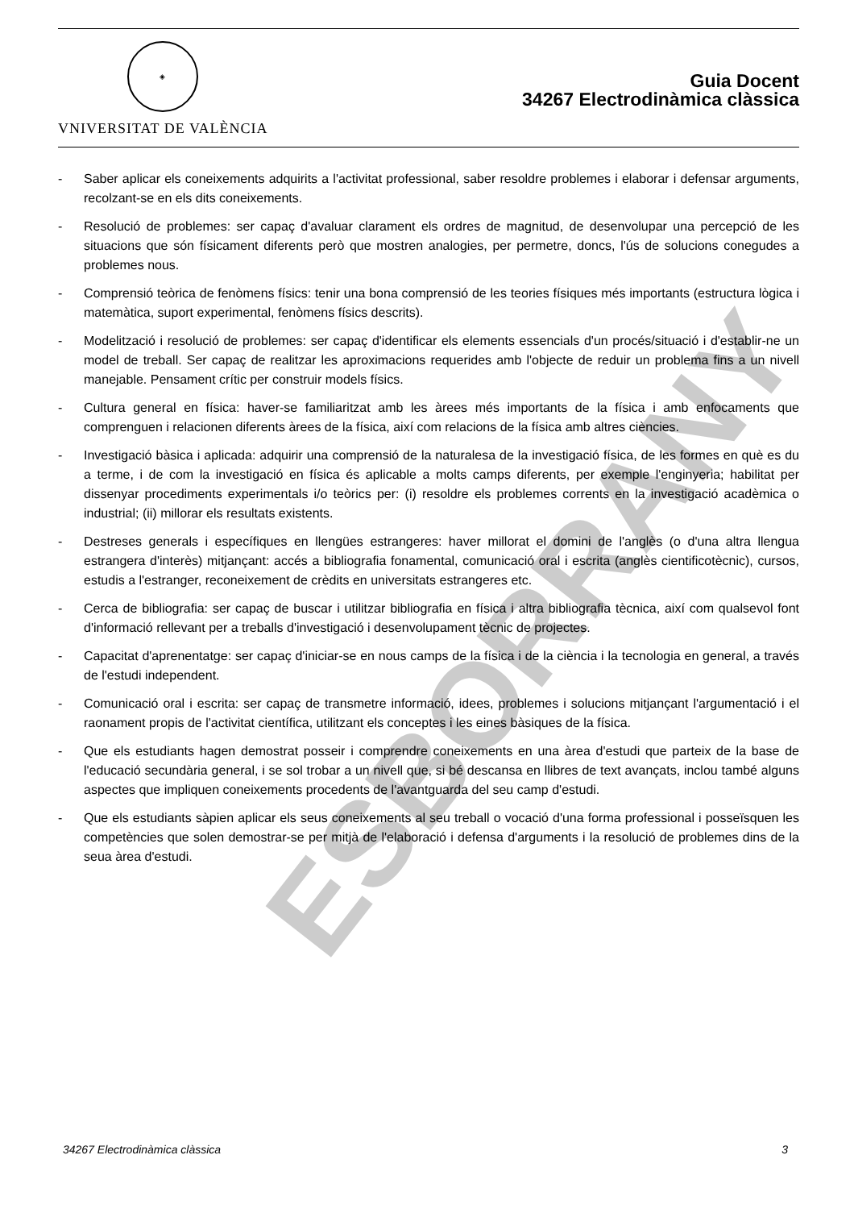◈
VNIVERSITAT DE VALÈNCIA
Guia Docent
34267 Electrodinàmica clàssica
- Saber aplicar els coneixements adquirits a l'activitat professional, saber resoldre problemes i elaborar i defensar arguments, recolzant-se en els dits coneixements.
- Resolució de problemes: ser capaç d'avaluar clarament els ordres de magnitud, de desenvolupar una percepció de les situacions que són físicament diferents però que mostren analogies, per permetre, doncs, l'ús de solucions conegudes a problemes nous.
- Comprensió teòrica de fenòmens físics: tenir una bona comprensió de les teories físiques més importants (estructura lògica i matemàtica, suport experimental, fenòmens físics descrits).
- Modelització i resolució de problemes: ser capaç d'identificar els elements essencials d'un procés/situació i d'establir-ne un model de treball. Ser capaç de realitzar les aproximacions requerides amb l'objecte de reduir un problema fins a un nivell manejable. Pensament crític per construir models físics.
- Cultura general en física: haver-se familiaritzat amb les àrees més importants de la física i amb enfocaments que comprenguen i relacionen diferents àrees de la física, així com relacions de la física amb altres ciències.
- Investigació bàsica i aplicada: adquirir una comprensió de la naturalesa de la investigació física, de les formes en què es du a terme, i de com la investigació en física és aplicable a molts camps diferents, per exemple l'enginyeria; habilitat per dissenyar procediments experimentals i/o teòrics per: (i) resoldre els problemes corrents en la investigació acadèmica o industrial; (ii) millorar els resultats existents.
- Destreses generals i específiques en llengües estrangeres: haver millorat el domini de l'anglès (o d'una altra llengua estrangera d'interès) mitjançant: accés a bibliografia fonamental, comunicació oral i escrita (anglès cientificotècnic), cursos, estudis a l'estranger, reconeixement de crèdits en universitats estrangeres etc.
- Cerca de bibliografia: ser capaç de buscar i utilitzar bibliografia en física i altra bibliografia tècnica, així com qualsevol font d'informació rellevant per a treballs d'investigació i desenvolupament tècnic de projectes.
- Capacitat d'aprenentatge: ser capaç d'iniciar-se en nous camps de la física i de la ciència i la tecnologia en general, a través de l'estudi independent.
- Comunicació oral i escrita: ser capaç de transmetre informació, idees, problemes i solucions mitjançant l'argumentació i el raonament propis de l'activitat científica, utilitzant els conceptes i les eines bàsiques de la física.
- Que els estudiants hagen demostrat posseir i comprendre coneixements en una àrea d'estudi que parteix de la base de l'educació secundària general, i se sol trobar a un nivell que, si bé descansa en llibres de text avançats, inclou també alguns aspectes que impliquen coneixements procedents de l'avantguarda del seu camp d'estudi.
- Que els estudiants sàpien aplicar els seus coneixements al seu treball o vocació d'una forma professional i posseïsquen les competències que solen demostrar-se per mitjà de l'elaboració i defensa d'arguments i la resolució de problemes dins de la seua àrea d'estudi.
ESBORRANY
34267 Electrodinàmica clàssica 3